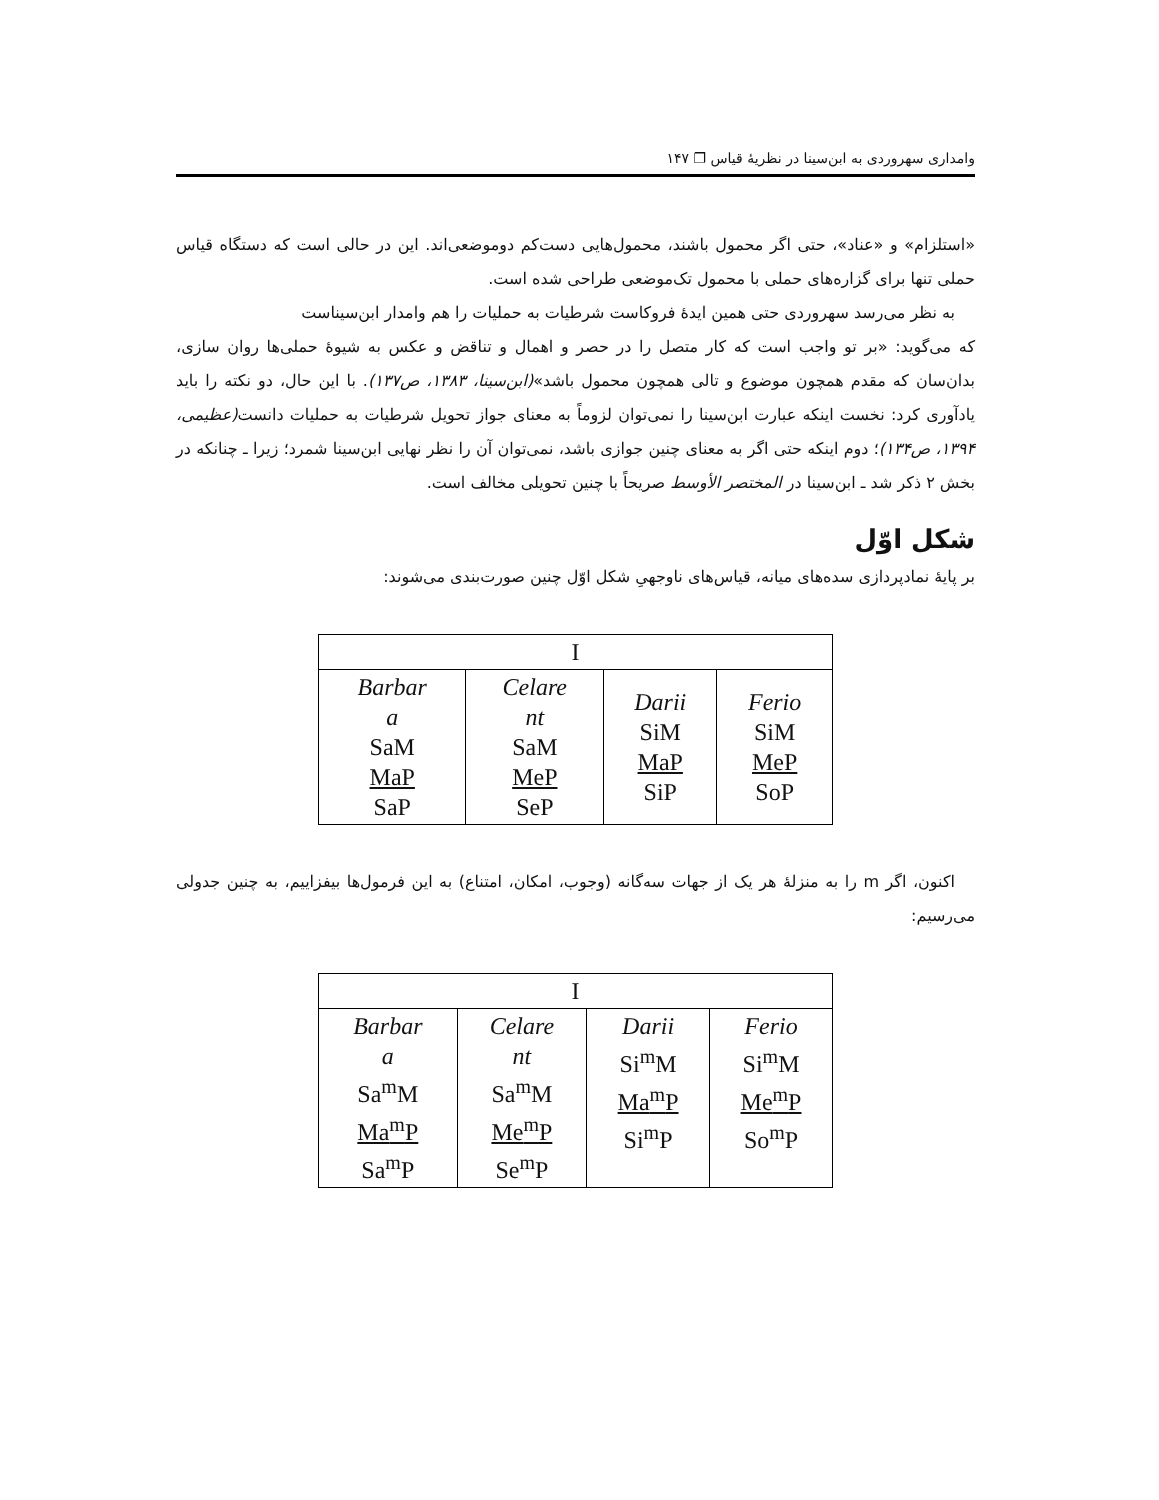وامداری سهروردی به ابن‌سینا در نظریهٔ قیاس ❐ ۱۴۷
«استلزام» و «عناد»، حتی اگر محمول باشند، محمول‌هایی دست‌کم دوموضعی‌اند. این در حالی است که دستگاه قیاس حملی تنها برای گزاره‌های حملی با محمول تک‌موضعی طراحی شده است.
به نظر می‌رسد سهروردی حتی همین ایدهٔ فروکاست شرطیات به حملیات را هم وامدار ابن‌سیناست
که می‌گوید: «بر تو واجب است که کار متصل را در حصر و اهمال و تناقض و عکس به شیوهٔ حملی‌ها روان سازی، بدان‌سان که مقدم همچون موضوع و تالی همچون محمول باشد»(ابن‌سینا، ۱۳۸۳، ص۱۳۷). با این حال، دو نکته را باید یادآوری کرد: نخست اینکه عبارت ابن‌سینا را نمی‌توان لزوماً به معنای جواز تحویل شرطیات به حملیات دانست(عظیمی، ۱۳۹۴، ص۱۳۴)؛ دوم اینکه حتی اگر به معنای چنین جوازی باشد، نمی‌توان آن را نظر نهایی ابن‌سینا شمرد؛ زیرا ـ چنانکه در بخش ۲ ذکر شد ـ ابن‌سینا در المختصر الأوسط صریحاً با چنین تحویلی مخالف است.
شکل اوّل
بر پایهٔ نمادپردازی سده‌های میانه، قیاس‌های ناوجهیِ شکل اوّل چنین صورت‌بندی می‌شوند:
| I | | | |
| Barbar a SaM MaP SaP | Celare nt SaM MeP SeP | Darii SiM MaP SiP | Ferio SiM MeP SoP |
اکنون، اگر m را به منزلهٔ هر یک از جهات سه‌گانه (وجوب، امکان، امتناع) به این فرمول‌ها بیفزاییم، به چنین جدولی می‌رسیم:
| I | | | |
| Barbar a Sa<sup>m</sup>M Ma<sup>m</sup>P Sa<sup>m</sup>P | Celare nt Sa<sup>m</sup>M Me<sup>m</sup>P Se<sup>m</sup>P | Darii Si<sup>m</sup>M Ma<sup>m</sup>P Si<sup>m</sup>P | Ferio Si<sup>m</sup>M Me<sup>m</sup>P So<sup>m</sup>P |